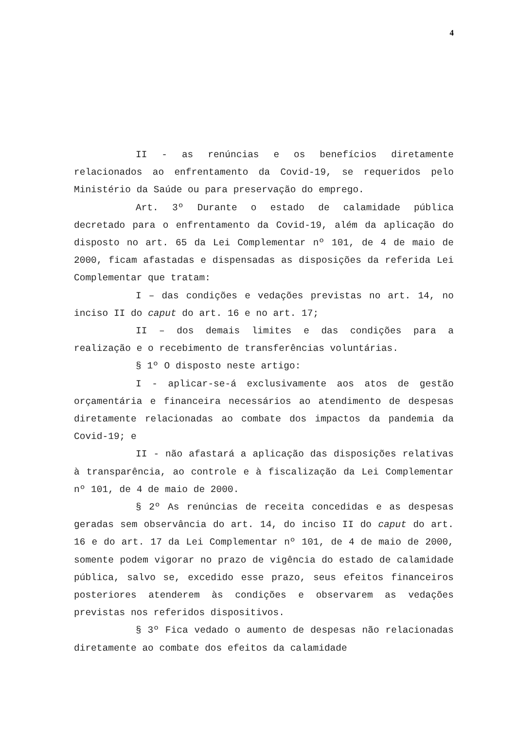4
II - as renúncias e os benefícios diretamente relacionados ao enfrentamento da Covid-19, se requeridos pelo Ministério da Saúde ou para preservação do emprego.
Art. 3º Durante o estado de calamidade pública decretado para o enfrentamento da Covid-19, além da aplicação do disposto no art. 65 da Lei Complementar nº 101, de 4 de maio de 2000, ficam afastadas e dispensadas as disposições da referida Lei Complementar que tratam:
I – das condições e vedações previstas no art. 14, no inciso II do caput do art. 16 e no art. 17;
II – dos demais limites e das condições para a realização e o recebimento de transferências voluntárias.
§ 1º O disposto neste artigo:
I - aplicar-se-á exclusivamente aos atos de gestão orçamentária e financeira necessários ao atendimento de despesas diretamente relacionadas ao combate dos impactos da pandemia da Covid-19; e
II - não afastará a aplicação das disposições relativas à transparência, ao controle e à fiscalização da Lei Complementar nº 101, de 4 de maio de 2000.
§ 2º As renúncias de receita concedidas e as despesas geradas sem observância do art. 14, do inciso II do caput do art. 16 e do art. 17 da Lei Complementar nº 101, de 4 de maio de 2000, somente podem vigorar no prazo de vigência do estado de calamidade pública, salvo se, excedido esse prazo, seus efeitos financeiros posteriores atenderem às condições e observarem as vedações previstas nos referidos dispositivos.
§ 3º Fica vedado o aumento de despesas não relacionadas diretamente ao combate dos efeitos da calamidade